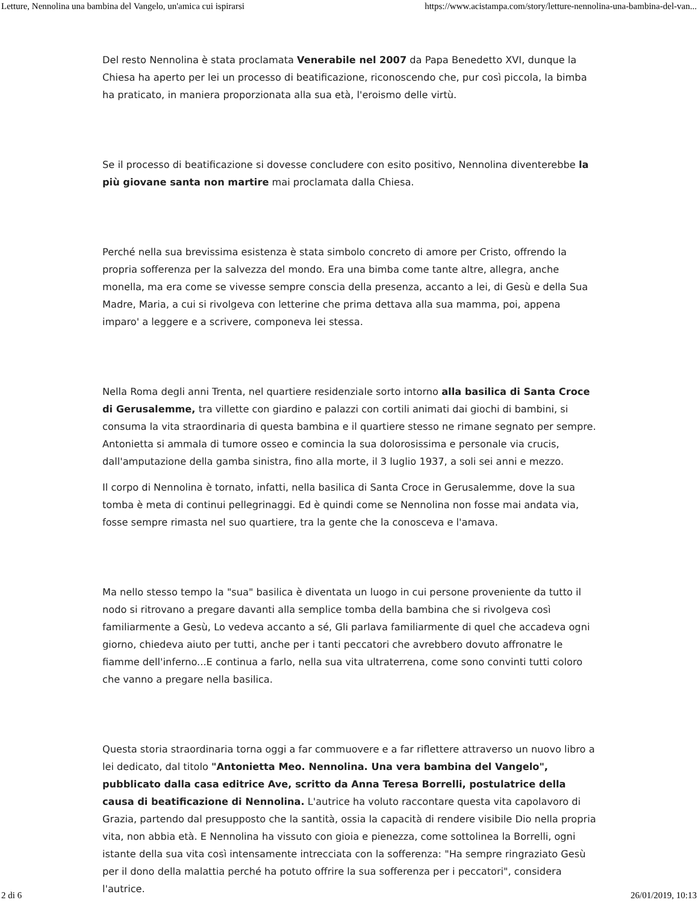Letture, Nennolina una bambina del Vangelo, un'amica cui ispirarsi https://www.acistampa.com/story/letture-nennolina-una-bambina-del-van...
Del resto Nennolina è stata proclamata Venerabile nel 2007 da Papa Benedetto XVI, dunque la Chiesa ha aperto per lei un processo di beatificazione, riconoscendo che, pur così piccola, la bimba ha praticato, in maniera proporzionata alla sua età, l'eroismo delle virtù.
Se il processo di beatificazione si dovesse concludere con esito positivo, Nennolina diventerebbe la più giovane santa non martire mai proclamata dalla Chiesa.
Perché nella sua brevissima esistenza è stata simbolo concreto di amore per Cristo, offrendo la propria sofferenza per la salvezza del mondo. Era una bimba come tante altre, allegra, anche monella, ma era come se vivesse sempre conscia della presenza, accanto a lei, di Gesù e della Sua Madre, Maria, a cui si rivolgeva con letterine che prima dettava alla sua mamma, poi, appena imparo' a leggere e a scrivere, componeva lei stessa.
Nella Roma degli anni Trenta, nel quartiere residenziale sorto intorno alla basilica di Santa Croce di Gerusalemme, tra villette con giardino e palazzi con cortili animati dai giochi di bambini, si consuma la vita straordinaria di questa bambina e il quartiere stesso ne rimane segnato per sempre. Antonietta si ammala di tumore osseo e comincia la sua dolorosissima e personale via crucis, dall'amputazione della gamba sinistra, fino alla morte, il 3 luglio 1937, a soli sei anni e mezzo.
Il corpo di Nennolina è tornato, infatti, nella basilica di Santa Croce in Gerusalemme, dove la sua tomba è meta di continui pellegrinaggi. Ed è quindi come se Nennolina non fosse mai andata via, fosse sempre rimasta nel suo quartiere, tra la gente che la conosceva e l'amava.
Ma nello stesso tempo la "sua" basilica è diventata un luogo in cui persone proveniente da tutto il nodo si ritrovano a pregare davanti alla semplice tomba della bambina che si rivolgeva così familiarmente a Gesù, Lo vedeva accanto a sé, Gli parlava familiarmente di quel che accadeva ogni giorno, chiedeva aiuto per tutti, anche per i tanti peccatori che avrebbero dovuto affronatre le fiamme dell'inferno...E continua a farlo, nella sua vita ultraterrena, come sono convinti tutti coloro che vanno a pregare nella basilica.
Questa storia straordinaria torna oggi a far commuovere e a far riflettere attraverso un nuovo libro a lei dedicato, dal titolo "Antonietta Meo. Nennolina. Una vera bambina del Vangelo", pubblicato dalla casa editrice Ave, scritto da Anna Teresa Borrelli, postulatrice della causa di beatificazione di Nennolina. L'autrice ha voluto raccontare questa vita capolavoro di Grazia, partendo dal presupposto che la santità, ossia la capacità di rendere visibile Dio nella propria vita, non abbia età. E Nennolina ha vissuto con gioia e pienezza, come sottolinea la Borrelli, ogni istante della sua vita così intensamente intrecciata con la sofferenza: "Ha sempre ringraziato Gesù per il dono della malattia perché ha potuto offrire la sua sofferenza per i peccatori", considera l'autrice.
2 di 6 26/01/2019, 10:13